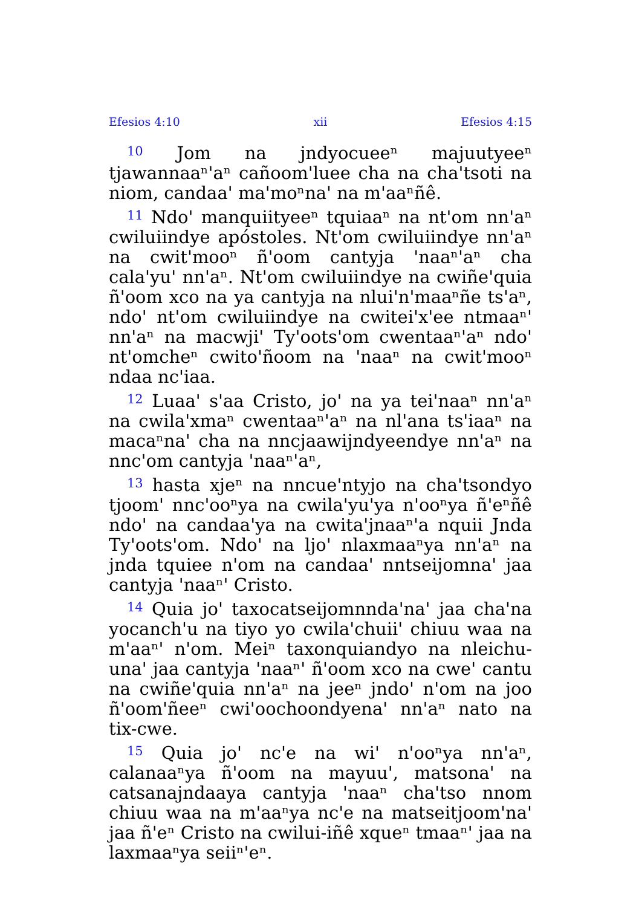Efesios 4:10 xii Efesios 4:15
<sup>10</sup> Jom na jndyocueeⁿ majuutyeeⁿ tjawannaaⁿ'aⁿ cañoom'luee cha na cha'tsoti na niom, candaa' ma'moⁿna' na m'aaⁿñê.
<sup>11</sup> Ndo' manquiityeeⁿ tquiaaⁿ na nt'om nn'aⁿ cwiluiindye apóstoles. Nt'om cwiluiindye nn'aⁿ na cwit'mooⁿ ñ'oom cantyja 'naaⁿ'aⁿ cha cala'yu' nn'aⁿ. Nt'om cwiluiindye na cwiñe'quia ñ'oom xco na ya cantyja na nlui'n'maaⁿñe ts'aⁿ, ndo' nt'om cwiluiindye na cwitei'x'ee ntmaaⁿ' nn'aⁿ na macwji' Ty'oots'om cwentaaⁿ'aⁿ ndo' nt'omcheⁿ cwito'ñoom na 'naaⁿ na cwit'mooⁿ ndaa nc'iaa.
<sup>12</sup> Luaa' s'aa Cristo, jo' na ya tei'naaⁿ nn'aⁿ na cwila'xmaⁿ cwentaaⁿ'aⁿ na nl'ana ts'iaaⁿ na macaⁿna' cha na nncjaawijndyeendye nn'aⁿ na nnc'om cantyja 'naaⁿ'aⁿ,
<sup>13</sup> hasta xjeⁿ na nncue'ntyjo na cha'tsondyo tjoom' nnc'ooⁿya na cwila'yu'ya n'ooⁿya ñ'eⁿñê ndo' na candaa'ya na cwita'jnaaⁿ'a nquii Jnda Ty'oots'om. Ndo' na ljo' nlaxmaaⁿya nn'aⁿ na jnda tquiee n'om na candaa' nntseijomna' jaa cantyja 'naaⁿ' Cristo.
<sup>14</sup> Quia jo' taxocatseijomnnda'na' jaa cha'na yocanch'u na tiyo yo cwila'chuii' chiuu waa na m'aaⁿ' n'om. Meiⁿ taxonquiandyo na nleichu-una' jaa cantyja 'naaⁿ' ñ'oom xco na cwe' cantu na cwiñe'quia nn'aⁿ na jeeⁿ jndo' n'om na joo ñ'oom'ñeeⁿ cwi'oochoondyena' nn'aⁿ nato na tix-cwe.
<sup>15</sup> Quia jo' nc'e na wi' n'ooⁿya nn'aⁿ, calanaaⁿya ñ'oom na mayuu', matsona' na catsanajndaaya cantyja 'naaⁿ cha'tso nnom chiuu waa na m'aaⁿya nc'e na matseitjoom'na' jaa ñ'eⁿ Cristo na cwilui-iñê xqueⁿ tmaaⁿ' jaa na laxmaaⁿya seiiⁿ'eⁿ.